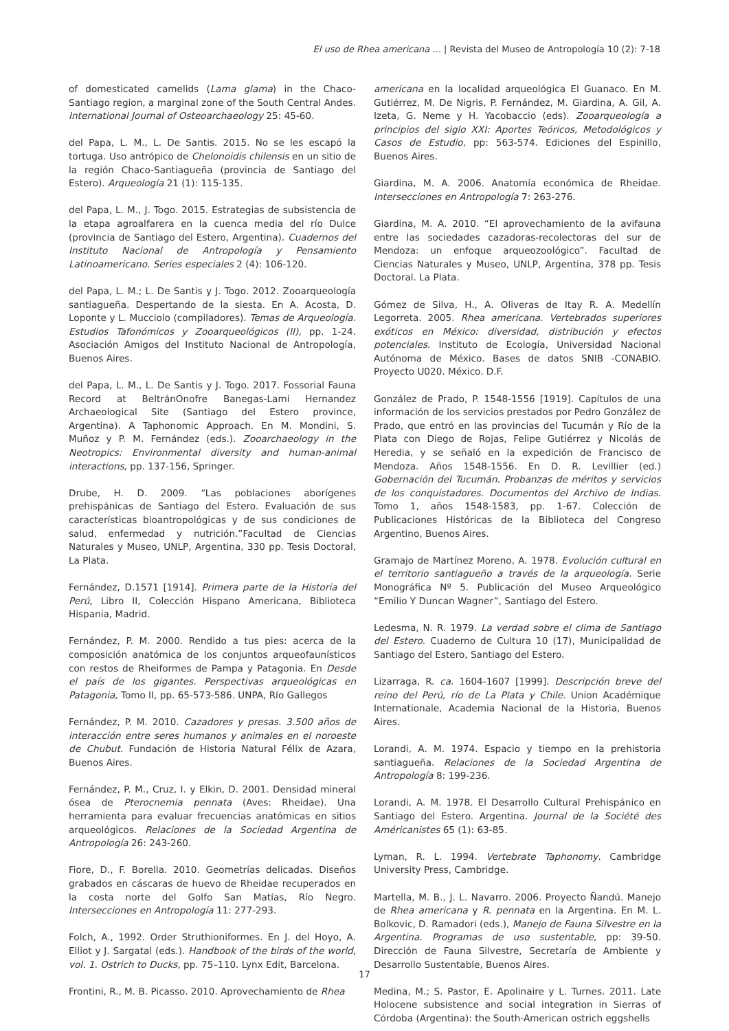El uso de Rhea americana ... | Revista del Museo de Antropología 10 (2): 7-18
of domesticated camelids (Lama glama) in the Chaco-Santiago region, a marginal zone of the South Central Andes. International Journal of Osteoarchaeology 25: 45-60.
del Papa, L. M., L. De Santis. 2015. No se les escapó la tortuga. Uso antrópico de Chelonoidis chilensis en un sitio de la región Chaco-Santiagueña (provincia de Santiago del Estero). Arqueología 21 (1): 115-135.
del Papa, L. M., J. Togo. 2015. Estrategias de subsistencia de la etapa agroalfarera en la cuenca media del río Dulce (provincia de Santiago del Estero, Argentina). Cuadernos del Instituto Nacional de Antropología y Pensamiento Latinoamericano. Series especiales 2 (4): 106-120.
del Papa, L. M.; L. De Santis y J. Togo. 2012. Zooarqueología santiagueña. Despertando de la siesta. En A. Acosta, D. Loponte y L. Mucciolo (compiladores). Temas de Arqueología. Estudios Tafonómicos y Zooarqueológicos (II), pp. 1-24. Asociación Amigos del Instituto Nacional de Antropología, Buenos Aires.
del Papa, L. M., L. De Santis y J. Togo. 2017. Fossorial Fauna Record at BeltránOnofre Banegas-Lami Hernandez Archaeological Site (Santiago del Estero province, Argentina). A Taphonomic Approach. En M. Mondini, S. Muñoz y P. M. Fernández (eds.). Zooarchaeology in the Neotropics: Environmental diversity and human-animal interactions, pp. 137-156, Springer.
Drube, H. D. 2009. “Las poblaciones aborígenes prehispánicas de Santiago del Estero. Evaluación de sus características bioantropológicas y de sus condiciones de salud, enfermedad y nutrición.”Facultad de Ciencias Naturales y Museo, UNLP, Argentina, 330 pp. Tesis Doctoral, La Plata.
Fernández, D.1571 [1914]. Primera parte de la Historia del Perú, Libro II, Colección Hispano Americana, Biblioteca Hispania, Madrid.
Fernández, P. M. 2000. Rendido a tus pies: acerca de la composición anatómica de los conjuntos arqueofaunísticos con restos de Rheiformes de Pampa y Patagonia. En Desde el país de los gigantes. Perspectivas arqueológicas en Patagonia, Tomo II, pp. 65-573-586. UNPA, Río Gallegos
Fernández, P. M. 2010. Cazadores y presas. 3.500 años de interacción entre seres humanos y animales en el noroeste de Chubut. Fundación de Historia Natural Félix de Azara, Buenos Aires.
Fernández, P. M., Cruz, I. y Elkin, D. 2001. Densidad mineral ósea de Pterocnemia pennata (Aves: Rheidae). Una herramienta para evaluar frecuencias anatómicas en sitios arqueológicos. Relaciones de la Sociedad Argentina de Antropología 26: 243-260.
Fiore, D., F. Borella. 2010. Geometrías delicadas. Diseños grabados en cáscaras de huevo de Rheidae recuperados en la costa norte del Golfo San Matías, Río Negro. Intersecciones en Antropología 11: 277-293.
Folch, A., 1992. Order Struthioniformes. En J. del Hoyo, A. Elliot y J. Sargatal (eds.). Handbook of the birds of the world, vol. 1. Ostrich to Ducks, pp. 75–110. Lynx Edit, Barcelona.
Frontini, R., M. B. Picasso. 2010. Aprovechamiento de Rhea
americana en la localidad arqueológica El Guanaco. En M. Gutiérrez, M. De Nigris, P. Fernández, M. Giardina, A. Gil, A. Izeta, G. Neme y H. Yacobaccio (eds). Zooarqueología a principios del siglo XXI: Aportes Teóricos, Metodológicos y Casos de Estudio, pp: 563-574. Ediciones del Espinillo, Buenos Aires.
Giardina, M. A. 2006. Anatomía económica de Rheidae. Intersecciones en Antropología 7: 263-276.
Giardina, M. A. 2010. “El aprovechamiento de la avifauna entre las sociedades cazadoras-recolectoras del sur de Mendoza: un enfoque arqueozoológico”. Facultad de Ciencias Naturales y Museo, UNLP, Argentina, 378 pp. Tesis Doctoral. La Plata.
Gómez de Silva, H., A. Oliveras de Itay R. A. Medellín Legorreta. 2005. Rhea americana. Vertebrados superiores exóticos en México: diversidad, distribución y efectos potenciales. Instituto de Ecología, Universidad Nacional Autónoma de México. Bases de datos SNIB -CONABIO. Proyecto U020. México. D.F.
González de Prado, P. 1548-1556 [1919]. Capítulos de una información de los servicios prestados por Pedro González de Prado, que entró en las provincias del Tucumán y Río de la Plata con Diego de Rojas, Felipe Gutiérrez y Nicolás de Heredia, y se señaló en la expedición de Francisco de Mendoza. Años 1548-1556. En D. R. Levillier (ed.) Gobernación del Tucumán. Probanzas de méritos y servicios de los conquistadores. Documentos del Archivo de Indias. Tomo 1, años 1548-1583, pp. 1-67. Colección de Publicaciones Históricas de la Biblioteca del Congreso Argentino, Buenos Aires.
Gramajo de Martínez Moreno, A. 1978. Evolución cultural en el territorio santiagueño a través de la arqueología. Serie Monográfica Nº 5. Publicación del Museo Arqueológico “Emilio Y Duncan Wagner”, Santiago del Estero.
Ledesma, N. R. 1979. La verdad sobre el clima de Santiago del Estero. Cuaderno de Cultura 10 (17), Municipalidad de Santiago del Estero, Santiago del Estero.
Lizarraga, R. ca. 1604-1607 [1999]. Descripción breve del reino del Perú, río de La Plata y Chile. Union Académique Internationale, Academia Nacional de la Historia, Buenos Aires.
Lorandi, A. M. 1974. Espacio y tiempo en la prehistoria santiagueña. Relaciones de la Sociedad Argentina de Antropología 8: 199-236.
Lorandi, A. M. 1978. El Desarrollo Cultural Prehispánico en Santiago del Estero. Argentina. Journal de la Société des Américanistes 65 (1): 63-85.
Lyman, R. L. 1994. Vertebrate Taphonomy. Cambridge University Press, Cambridge.
Martella, M. B., J. L. Navarro. 2006. Proyecto Ñandú. Manejo de Rhea americana y R. pennata en la Argentina. En M. L. Bolkovic, D. Ramadori (eds.), Manejo de Fauna Silvestre en la Argentina. Programas de uso sustentable, pp: 39-50. Dirección de Fauna Silvestre, Secretaría de Ambiente y Desarrollo Sustentable, Buenos Aires.
Medina, M.; S. Pastor, E. Apolinaire y L. Turnes. 2011. Late Holocene subsistence and social integration in Sierras of Córdoba (Argentina): the South-American ostrich eggshells
17